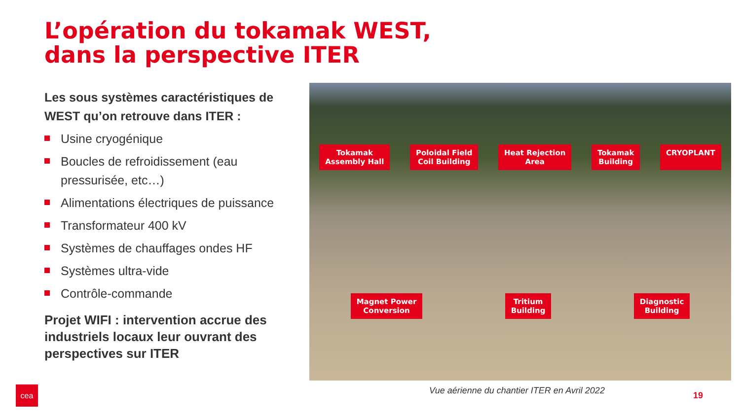L’opération du tokamak WEST,
dans la perspective ITER
Les sous systèmes caractéristiques de WEST qu’on retrouve dans ITER :
Usine cryogénique
Boucles de refroidissement (eau pressurisée, etc…)
Alimentations électriques de puissance
Transformateur 400 kV
Systèmes de chauffages ondes HF
Systèmes ultra-vide
Contrôle-commande
Projet WIFI : intervention accrue des industriels locaux leur ouvrant des perspectives sur ITER
Tokamak
Assembly Hall
Poloidal Field
Coil Building
Heat Rejection
Area
Tokamak
Building
CRYOPLANT
Magnet Power
Conversion
Tritium
Building
Diagnostic
Building
Vue aérienne du chantier ITER en Avril 2022
19
cea